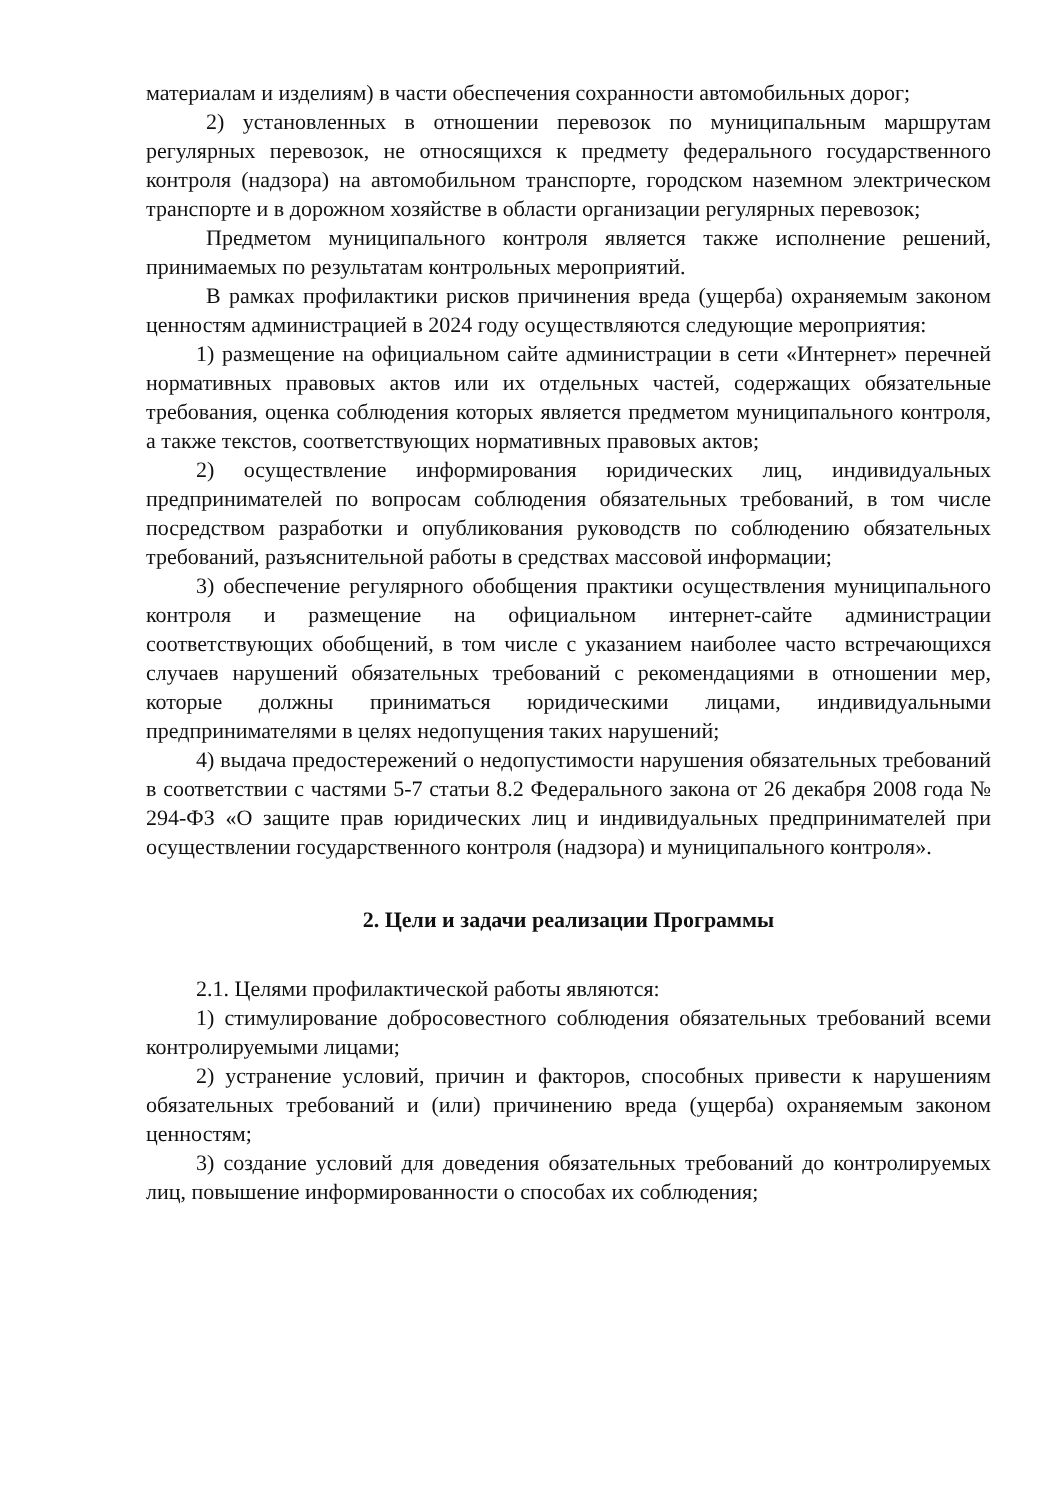материалам и изделиям) в части обеспечения сохранности автомобильных дорог;
2) установленных в отношении перевозок по муниципальным маршрутам регулярных перевозок, не относящихся к предмету федерального государственного контроля (надзора) на автомобильном транспорте, городском наземном электрическом транспорте и в дорожном хозяйстве в области организации регулярных перевозок;
Предметом муниципального контроля является также исполнение решений, принимаемых по результатам контрольных мероприятий.
В рамках профилактики рисков причинения вреда (ущерба) охраняемым законом ценностям администрацией в 2024 году осуществляются следующие мероприятия:
1) размещение на официальном сайте администрации в сети «Интернет» перечней нормативных правовых актов или их отдельных частей, содержащих обязательные требования, оценка соблюдения которых является предметом муниципального контроля, а также текстов, соответствующих нормативных правовых актов;
2) осуществление информирования юридических лиц, индивидуальных предпринимателей по вопросам соблюдения обязательных требований, в том числе посредством разработки и опубликования руководств по соблюдению обязательных требований, разъяснительной работы в средствах массовой информации;
3) обеспечение регулярного обобщения практики осуществления муниципального контроля и размещение на официальном интернет-сайте администрации соответствующих обобщений, в том числе с указанием наиболее часто встречающихся случаев нарушений обязательных требований с рекомендациями в отношении мер, которые должны приниматься юридическими лицами, индивидуальными предпринимателями в целях недопущения таких нарушений;
4) выдача предостережений о недопустимости нарушения обязательных требований в соответствии с частями 5-7 статьи 8.2 Федерального закона от 26 декабря 2008 года № 294-ФЗ «О защите прав юридических лиц и индивидуальных предпринимателей при осуществлении государственного контроля (надзора) и муниципального контроля».
2. Цели и задачи реализации Программы
2.1. Целями профилактической работы являются:
1) стимулирование добросовестного соблюдения обязательных требований всеми контролируемыми лицами;
2) устранение условий, причин и факторов, способных привести к нарушениям обязательных требований и (или) причинению вреда (ущерба) охраняемым законом ценностям;
3) создание условий для доведения обязательных требований до контролируемых лиц, повышение информированности о способах их соблюдения;